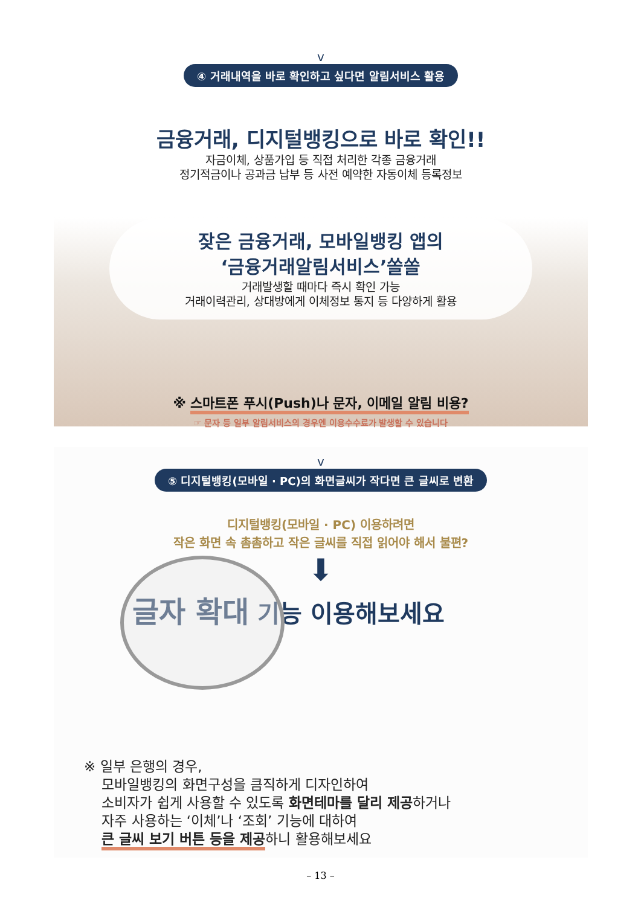v
④ 거래내역을 바로 확인하고 싶다면 알림서비스 활용
금융거래, 디지털뱅킹으로 바로 확인!!
자금이체, 상품가입 등 직접 처리한 각종 금융거래
정기적금이나 공과금 납부 등 사전 예약한 자동이체 등록정보
잦은 금융거래, 모바일뱅킹 앱의
‘금융거래알림서비스’쏠쏠
거래발생할 때마다 즉시 확인 가능
거래이력관리, 상대방에게 이체정보 통지 등 다양하게 활용
※ 스마트폰 푸시(Push)나 문자, 이메일 알림 비용?
☞ 문자 등 일부 알림서비스의 경우엔 이용수수료가 발생할 수 있습니다
v
⑤ 디지털뱅킹(모바일 · PC)의 화면글씨가 작다면 큰 글씨로 변환
디지털뱅킹(모바일 · PC) 이용하려면
작은 화면 속 촘촘하고 작은 글씨를 직접 읽어야 해서 불편?
⬇
글자 확대 기능 이용해보세요
※ 일부 은행의 경우,
모바일뱅킹의 화면구성을 큼직하게 디자인하여
소비자가 쉽게 사용할 수 있도록 화면테마를 달리 제공하거나
자주 사용하는 ‘이체’나 ‘조회’ 기능에 대하여
큰 글씨 보기 버튼 등을 제공하니 활용해보세요
– 13 –